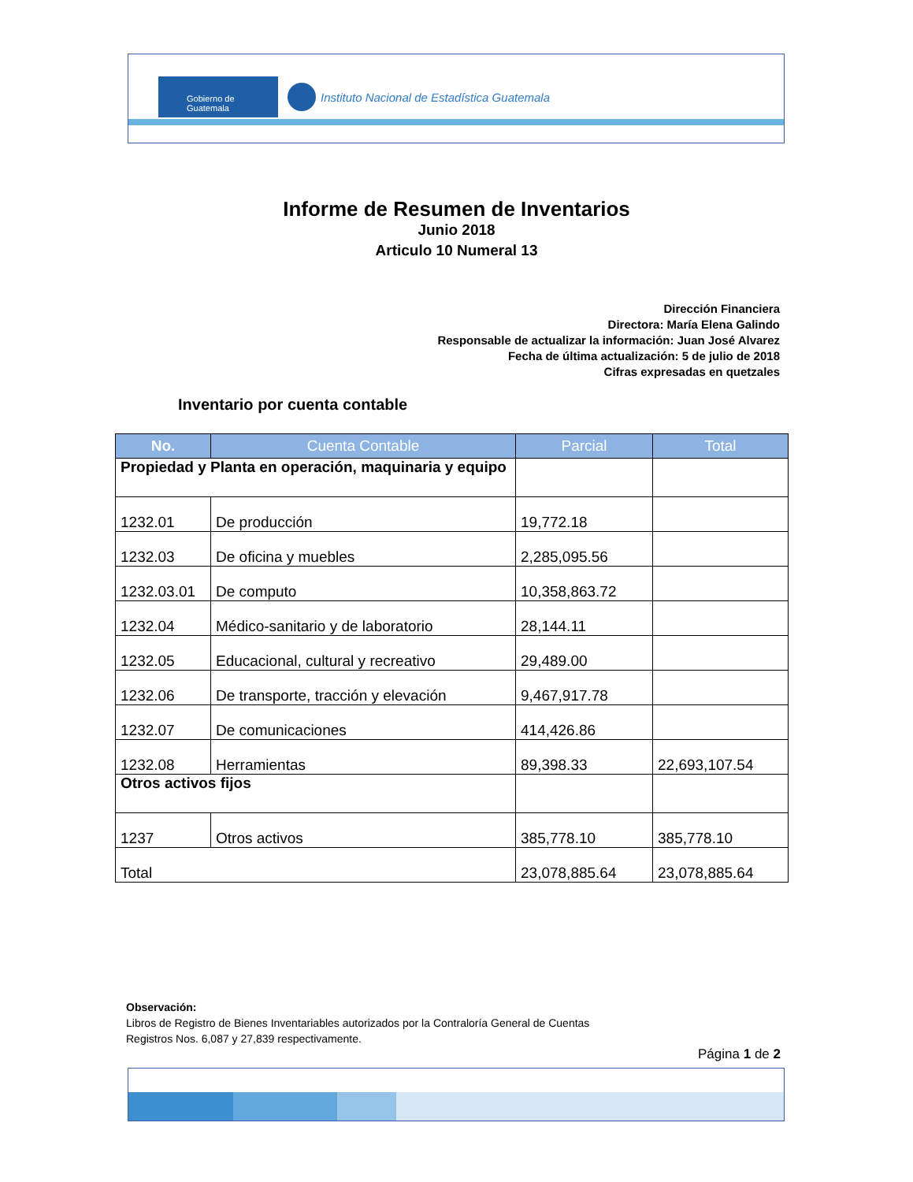Gobierno de Guatemala
Instituto Nacional de Estadística Guatemala
Informe de Resumen de Inventarios
Junio 2018
Articulo 10 Numeral 13
Dirección Financiera
Directora: María Elena Galindo
Responsable de actualizar la información: Juan José Alvarez
Fecha de última actualización: 5 de julio de 2018
Cifras expresadas en quetzales
Inventario por cuenta contable
| No. | Cuenta Contable | Parcial | Total |
| --- | --- | --- | --- |
| Propiedad y Planta en operación, maquinaria y equipo | | | |
| 1232.01 | De producción | 19,772.18 | |
| 1232.03 | De oficina y muebles | 2,285,095.56 | |
| 1232.03.01 | De computo | 10,358,863.72 | |
| 1232.04 | Médico-sanitario y de laboratorio | 28,144.11 | |
| 1232.05 | Educacional, cultural y recreativo | 29,489.00 | |
| 1232.06 | De transporte, tracción y elevación | 9,467,917.78 | |
| 1232.07 | De comunicaciones | 414,426.86 | |
| 1232.08 | Herramientas | 89,398.33 | 22,693,107.54 |
| Otros activos fijos | | | |
| 1237 | Otros activos | 385,778.10 | 385,778.10 |
| Total | | 23,078,885.64 | 23,078,885.64 |
Observación:
Libros de Registro de Bienes Inventariables autorizados por la Contraloría General de Cuentas
Registros Nos. 6,087 y 27,839 respectivamente.
Página 1 de 2